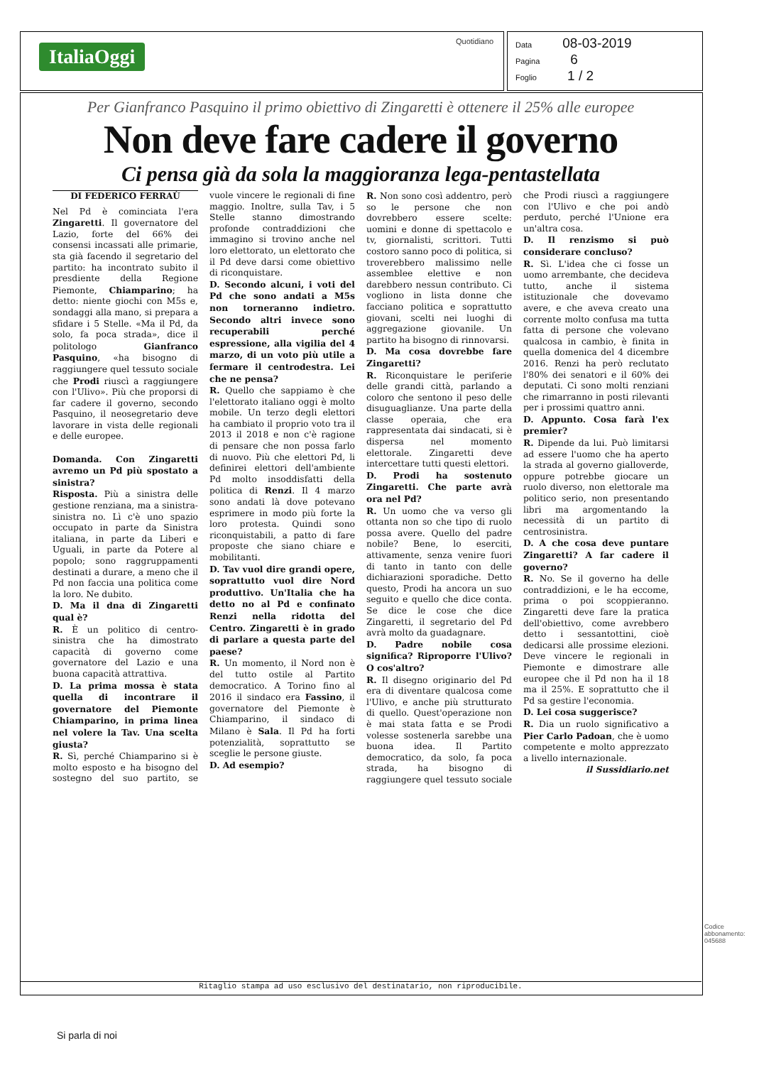ItaliaOggi
Quotidiano
Data 08-03-2019
Pagina 6
Foglio 1 / 2
Per Gianfranco Pasquino il primo obiettivo di Zingaretti è ottenere il 25% alle europee
Non deve fare cadere il governo
Ci pensa già da sola la maggioranza lega-pentastellata
DI FEDERICO FERRAÙ
Nel Pd è cominciata l'era Zingaretti. Il governatore del Lazio, forte del 66% dei consensi incassati alle primarie, sta già facendo il segretario del partito: ha incontrato subito il presdiente della Regione Piemonte, Chiamparino; ha detto: niente giochi con M5s e, sondaggi alla mano, si prepara a sfidare i 5 Stelle. «Ma il Pd, da solo, fa poca strada», dice il politologo Gianfranco Pasquino, «ha bisogno di raggiungere quel tessuto sociale che Prodi riuscì a raggiungere con l'Ulivo». Più che proporsi di far cadere il governo, secondo Pasquino, il neosegretario deve lavorare in vista delle regionali e delle europee.
Domanda. Con Zingaretti avremo un Pd più spostato a sinistra?
Risposta. Più a sinistra delle gestione renziana, ma a sinistra-sinistra no. Lì c'è uno spazio occupato in parte da Sinistra italiana, in parte da Liberi e Uguali, in parte da Potere al popolo; sono raggruppamenti destinati a durare, a meno che il Pd non faccia una politica come la loro. Ne dubito.
D. Ma il dna di Zingaretti qual è?
R. È un politico di centro-sinistra che ha dimostrato capacità di governo come governatore del Lazio e una buona capacità attrattiva.
D. La prima mossa è stata quella di incontrare il governatore del Piemonte Chiamparino, in prima linea nel volere la Tav. Una scelta giusta?
R. Sì, perché Chiamparino si è molto esposto e ha bisogno del sostegno del suo partito, se vuole vincere le regionali di fine maggio. Inoltre, sulla Tav, i 5 Stelle stanno dimostrando profonde contraddizioni che immagino si trovino anche nel loro elettorato, un elettorato che il Pd deve darsi come obiettivo di riconquistare.
D. Secondo alcuni, i voti del Pd che sono andati a M5s non torneranno indietro. Secondo altri invece sono recuperabili perché espressione, alla vigilia del 4 marzo, di un voto più utile a fermare il centrodestra. Lei che ne pensa?
R. Quello che sappiamo è che l'elettorato italiano oggi è molto mobile. Un terzo degli elettori ha cambiato il proprio voto tra il 2013 il 2018 e non c'è ragione di pensare che non possa farlo di nuovo. Più che elettori Pd, li definirei elettori dell'ambiente Pd molto insoddisfatti della politica di Renzi. Il 4 marzo sono andati là dove potevano esprimere in modo più forte la loro protesta. Quindi sono riconquistabili, a patto di fare proposte che siano chiare e mobilitanti.
D. Tav vuol dire grandi opere, soprattutto vuol dire Nord produttivo. Un'Italia che ha detto no al Pd e confinato Renzi nella ridotta del Centro. Zingaretti è in grado di parlare a questa parte del paese?
R. Un momento, il Nord non è del tutto ostile al Partito democratico. A Torino fino al 2016 il sindaco era Fassino, il governatore del Piemonte è Chiamparino, il sindaco di Milano è Sala. Il Pd ha forti potenzialità, soprattutto se sceglie le persone giuste.
D. Ad esempio?
R. Non sono così addentro, però so le persone che non dovrebbero essere scelte: uomini e donne di spettacolo e tv, giornalisti, scrittori. Tutti costoro sanno poco di politica, si troverebbero malissimo nelle assemblee elettive e non darebbero nessun contributo. Ci vogliono in lista donne che facciano politica e soprattutto giovani, scelti nei luoghi di aggregazione giovanile. Un partito ha bisogno di rinnovarsi.
D. Ma cosa dovrebbe fare Zingaretti?
R. Riconquistare le periferie delle grandi città, parlando a coloro che sentono il peso delle disuguaglianze. Una parte della classe operaia, che era rappresentata dai sindacati, si è dispersa nel momento elettorale. Zingaretti deve intercettare tutti questi elettori.
D. Prodi ha sostenuto Zingaretti. Che parte avrà ora nel Pd?
R. Un uomo che va verso gli ottanta non so che tipo di ruolo possa avere. Quello del padre nobile? Bene, lo eserciti, attivamente, senza venire fuori di tanto in tanto con delle dichiarazioni sporadiche. Detto questo, Prodi ha ancora un suo seguito e quello che dice conta. Se dice le cose che dice Zingaretti, il segretario del Pd avrà molto da guadagnare.
D. Padre nobile cosa significa? Riproporre l'Ulivo? O cos'altro?
R. Il disegno originario del Pd era di diventare qualcosa come l'Ulivo, e anche più strutturato di quello. Quest'operazione non è mai stata fatta e se Prodi volesse sostenerla sarebbe una buona idea. Il Partito democratico, da solo, fa poca strada, ha bisogno di raggiungere quel tessuto sociale che Prodi riuscì a raggiungere con l'Ulivo e che poi andò perduto, perché l'Unione era un'altra cosa.
D. Il renzismo si può considerare concluso?
R. Sì. L'idea che ci fosse un uomo arrembante, che decideva tutto, anche il sistema istituzionale che dovevamo avere, e che aveva creato una corrente molto confusa ma tutta fatta di persone che volevano qualcosa in cambio, è finita in quella domenica del 4 dicembre 2016. Renzi ha però reclutato l'80% dei senatori e il 60% dei deputati. Ci sono molti renziani che rimarranno in posti rilevanti per i prossimi quattro anni.
D. Appunto. Cosa farà l'ex premier?
R. Dipende da lui. Può limitarsi ad essere l'uomo che ha aperto la strada al governo gialloverde, oppure potrebbe giocare un ruolo diverso, non elettorale ma politico serio, non presentando libri ma argomentando la necessità di un partito di centrosinistra.
D. A che cosa deve puntare Zingaretti? A far cadere il governo?
R. No. Se il governo ha delle contraddizioni, e le ha eccome, prima o poi scoppieranno. Zingaretti deve fare la pratica dell'obiettivo, come avrebbero detto i sessantottini, cioè dedicarsi alle prossime elezioni. Deve vincere le regionali in Piemonte e dimostrare alle europee che il Pd non ha il 18 ma il 25%. E soprattutto che il Pd sa gestire l'economia.
D. Lei cosa suggerisce?
R. Dia un ruolo significativo a Pier Carlo Padoan, che è uomo competente e molto apprezzato a livello internazionale.
il Sussidiario.net
Codice abbonamento: 045688
Ritaglio stampa ad uso esclusivo del destinatario, non riproducibile.
Si parla di noi